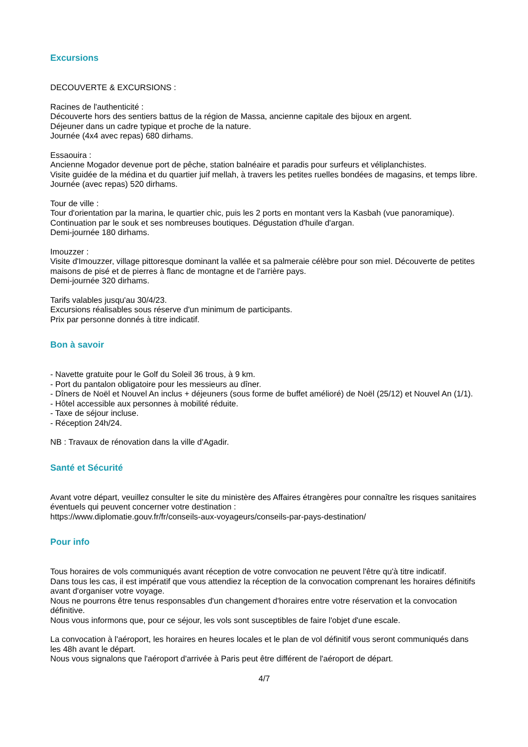Excursions
DECOUVERTE & EXCURSIONS :
Racines de l'authenticité :
Découverte hors des sentiers battus de la région de Massa, ancienne capitale des bijoux en argent.
Déjeuner dans un cadre typique et proche de la nature.
Journée (4x4 avec repas) 680 dirhams.
Essaouira :
Ancienne Mogador devenue port de pêche, station balnéaire et paradis pour surfeurs et véliplanchistes.
Visite guidée de la médina et du quartier juif mellah, à travers les petites ruelles bondées de magasins, et temps libre.
Journée (avec repas) 520 dirhams.
Tour de ville :
Tour d'orientation par la marina, le quartier chic, puis les 2 ports en montant vers la Kasbah (vue panoramique). Continuation par le souk et ses nombreuses boutiques. Dégustation d'huile d'argan.
Demi-journée 180 dirhams.
Imouzzer :
Visite d'Imouzzer, village pittoresque dominant la vallée et sa palmeraie célèbre pour son miel. Découverte de petites maisons de pisé et de pierres à flanc de montagne et de l'arrière pays.
Demi-journée 320 dirhams.
Tarifs valables jusqu'au 30/4/23.
Excursions réalisables sous réserve d'un minimum de participants.
Prix par personne donnés à titre indicatif.
Bon à savoir
- Navette gratuite pour le Golf du Soleil 36 trous, à 9 km.
- Port du pantalon obligatoire pour les messieurs au dîner.
- Dîners de Noël et Nouvel An inclus + déjeuners (sous forme de buffet amélioré) de Noël (25/12) et Nouvel An (1/1).
- Hôtel accessible aux personnes à mobilité réduite.
- Taxe de séjour incluse.
- Réception 24h/24.
NB : Travaux de rénovation dans la ville d'Agadir.
Santé et Sécurité
Avant votre départ, veuillez consulter le site du ministère des Affaires étrangères pour connaître les risques sanitaires éventuels qui peuvent concerner votre destination :
https://www.diplomatie.gouv.fr/fr/conseils-aux-voyageurs/conseils-par-pays-destination/
Pour info
Tous horaires de vols communiqués avant réception de votre convocation ne peuvent l'être qu'à titre indicatif.
Dans tous les cas, il est impératif que vous attendiez la réception de la convocation comprenant les horaires définitifs avant d'organiser votre voyage.
Nous ne pourrons être tenus responsables d'un changement d'horaires entre votre réservation et la convocation définitive.
Nous vous informons que, pour ce séjour, les vols sont susceptibles de faire l'objet d'une escale.
La convocation à l'aéroport, les horaires en heures locales et le plan de vol définitif vous seront communiqués dans les 48h avant le départ.
Nous vous signalons que l'aéroport d'arrivée à Paris peut être différent de l'aéroport de départ.
4/7